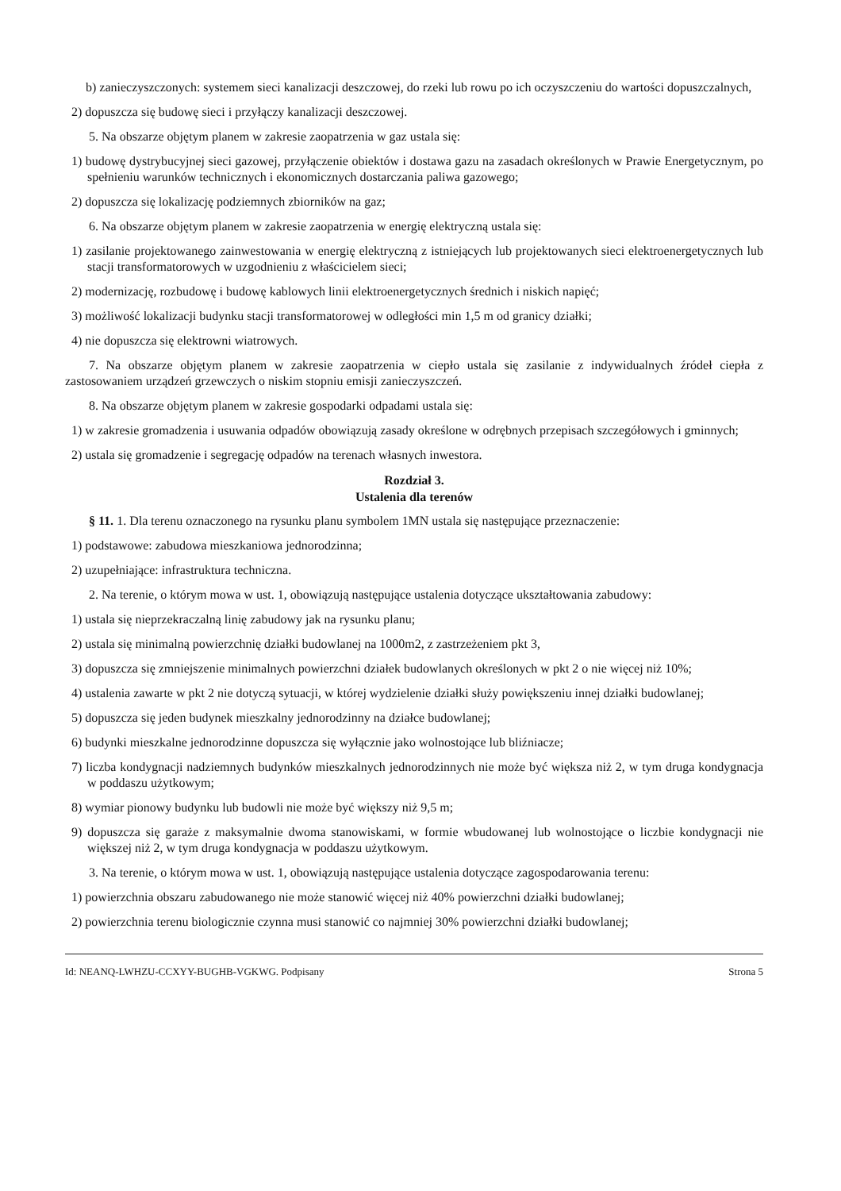b) zanieczyszczonych: systemem sieci kanalizacji deszczowej, do rzeki lub rowu po ich oczyszczeniu do wartości dopuszczalnych,
2) dopuszcza się budowę sieci i przyłączy kanalizacji deszczowej.
5. Na obszarze objętym planem w zakresie zaopatrzenia w gaz ustala się:
1) budowę dystrybucyjnej sieci gazowej, przyłączenie obiektów i dostawa gazu na zasadach określonych w Prawie Energetycznym, po spełnieniu warunków technicznych i ekonomicznych dostarczania paliwa gazowego;
2) dopuszcza się lokalizację podziemnych zbiorników na gaz;
6. Na obszarze objętym planem w zakresie zaopatrzenia w energię elektryczną ustala się:
1) zasilanie projektowanego zainwestowania w energię elektryczną z istniejących lub projektowanych sieci elektroenergetycznych lub stacji transformatorowych w uzgodnieniu z właścicielem sieci;
2) modernizację, rozbudowę i budowę kablowych linii elektroenergetycznych średnich i niskich napięć;
3) możliwość lokalizacji budynku stacji transformatorowej w odległości min 1,5 m od granicy działki;
4) nie dopuszcza się elektrowni wiatrowych.
7. Na obszarze objętym planem w zakresie zaopatrzenia w ciepło ustala się zasilanie z indywidualnych źródeł ciepła z zastosowaniem urządzeń grzewczych o niskim stopniu emisji zanieczyszczeń.
8. Na obszarze objętym planem w zakresie gospodarki odpadami ustala się:
1) w zakresie gromadzenia i usuwania odpadów obowiązują zasady określone w odrębnych przepisach szczegółowych i gminnych;
2) ustala się gromadzenie i segregację odpadów na terenach własnych inwestora.
Rozdział 3.
Ustalenia dla terenów
§ 11. 1. Dla terenu oznaczonego na rysunku planu symbolem 1MN ustala się następujące przeznaczenie:
1) podstawowe: zabudowa mieszkaniowa jednorodzinna;
2) uzupełniające: infrastruktura techniczna.
2. Na terenie, o którym mowa w ust. 1, obowiązują następujące ustalenia dotyczące ukształtowania zabudowy:
1) ustala się nieprzekraczalną linię zabudowy jak na rysunku planu;
2) ustala się minimalną powierzchnię działki budowlanej na 1000m2, z zastrzeżeniem pkt 3,
3) dopuszcza się zmniejszenie minimalnych powierzchni działek budowlanych określonych w pkt 2 o nie więcej niż 10%;
4) ustalenia zawarte w pkt 2 nie dotyczą sytuacji, w której wydzielenie działki służy powiększeniu innej działki budowlanej;
5) dopuszcza się jeden budynek mieszkalny jednorodzinny na działce budowlanej;
6) budynki mieszkalne jednorodzinne dopuszcza się wyłącznie jako wolnostojące lub bliźniacze;
7) liczba kondygnacji nadziemnych budynków mieszkalnych jednorodzinnych nie może być większa niż 2, w tym druga kondygnacja w poddaszu użytkowym;
8) wymiar pionowy budynku lub budowli nie może być większy niż 9,5 m;
9) dopuszcza się garaże z maksymalnie dwoma stanowiskami, w formie wbudowanej lub wolnostojące o liczbie kondygnacji nie większej niż 2, w tym druga kondygnacja w poddaszu użytkowym.
3. Na terenie, o którym mowa w ust. 1, obowiązują następujące ustalenia dotyczące zagospodarowania terenu:
1) powierzchnia obszaru zabudowanego nie może stanowić więcej niż 40% powierzchni działki budowlanej;
2) powierzchnia terenu biologicznie czynna musi stanowić co najmniej 30% powierzchni działki budowlanej;
Id: NEANQ-LWHZU-CCXYY-BUGHB-VGKWG. Podpisany Strona 5